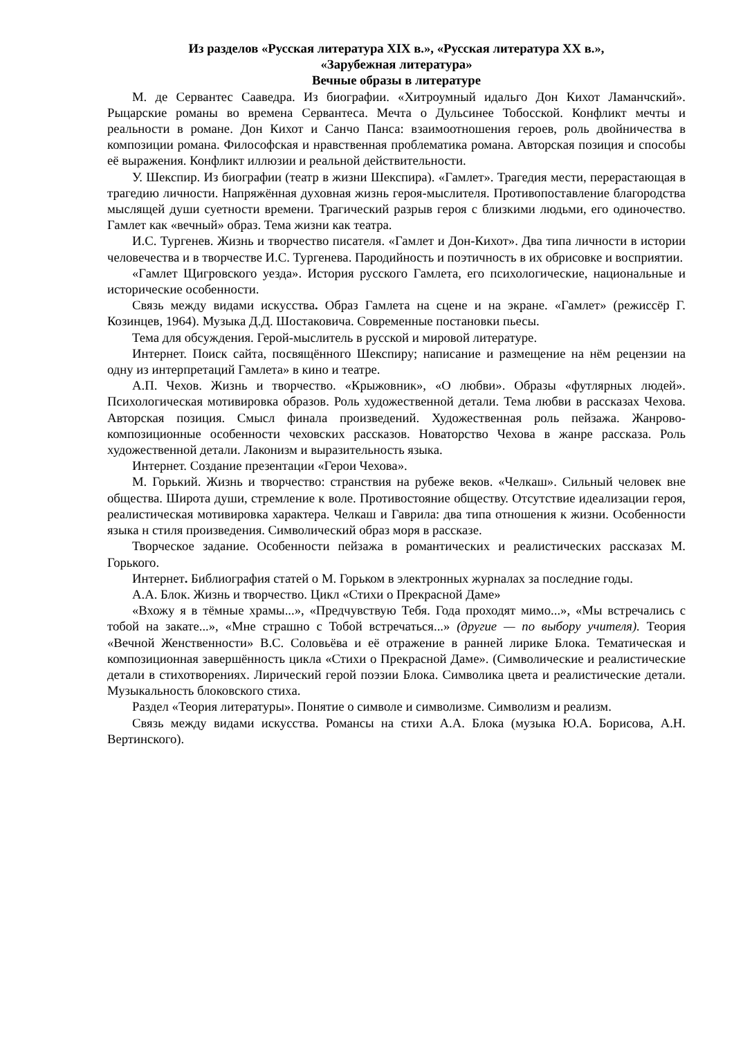Из разделов «Русская литература XIX в.», «Русская литература XX в.»,
«Зарубежная литература»
Вечные образы в литературе
М. де Сервантес Сааведра. Из биографии. «Хитроумный идальго Дон Кихот Ламанчский». Рыцарские романы во времена Сервантеса. Мечта о Дульсинее Тобосской. Конфликт мечты и реальности в романе. Дон Кихот и Санчо Панса: взаимоотношения героев, роль двойничества в композиции романа. Философская и нравственная проблематика романа. Авторская позиция и способы её выражения. Конфликт иллюзии и реальной действительности.
У. Шекспир. Из биографии (театр в жизни Шекспира). «Гамлет». Трагедия мести, перерастающая в трагедию личности. Напряжённая духовная жизнь героя-мыслителя. Противопоставление благородства мыслящей души суетности времени. Трагический разрыв героя с близкими людьми, его одиночество. Гамлет как «вечный» образ. Тема жизни как театра.
И.С. Тургенев. Жизнь и творчество писателя. «Гамлет и Дон-Кихот». Два типа личности в истории человечества и в творчестве И.С. Тургенева. Пародийность и поэтичность в их обрисовке и восприятии.
«Гамлет Щигровского уезда». История русского Гамлета, его психологические, национальные и исторические особенности.
Связь между видами искусства. Образ Гамлета на сцене и на экране. «Гамлет» (режиссёр Г. Козинцев, 1964). Музыка Д.Д. Шостаковича. Современные постановки пьесы.
Тема для обсуждения. Герой-мыслитель в русской и мировой литературе.
Интернет. Поиск сайта, посвящённого Шекспиру; написание и размещение на нём рецензии на одну из интерпретаций Гамлета» в кино и театре.
А.П. Чехов. Жизнь и творчество. «Крыжовник», «О любви». Образы «футлярных людей». Психологическая мотивировка образов. Роль художественной детали. Тема любви в рассказах Чехова. Авторская позиция. Смысл финала произведений. Художественная роль пейзажа. Жанрово-композиционные особенности чеховских рассказов. Новаторство Чехова в жанре рассказа. Роль художественной детали. Лаконизм и выразительность языка.
Интернет. Создание презентации «Герои Чехова».
М. Горький. Жизнь и творчество: странствия на рубеже веков. «Челкаш». Сильный человек вне общества. Широта души, стремление к воле. Противостояние обществу. Отсутствие идеализации героя, реалистическая мотивировка характера. Челкаш и Гаврила: два типа отношения к жизни. Особенности языка н стиля произведения. Символический образ моря в рассказе.
Творческое задание. Особенности пейзажа в романтических и реалистических рассказах М. Горького.
Интернет. Библиография статей о М. Горьком в электронных журналах за последние годы.
А.А. Блок. Жизнь и творчество. Цикл «Стихи о Прекрасной Даме»
«Вхожу я в тёмные храмы...», «Предчувствую Тебя. Года проходят мимо...», «Мы встречались с тобой на закате...», «Мне страшно с Тобой встречаться...» (другие — по выбору учителя). Теория «Вечной Женственности» В.С. Соловьёва и её отражение в ранней лирике Блока. Тематическая и композиционная завершённость цикла «Стихи о Прекрасной Даме». (Символические и реалистические детали в стихотворениях. Лирический герой поэзии Блока. Символика цвета и реалистические детали. Музыкальность блоковского стиха.
Раздел «Теория литературы». Понятие о символе и символизме. Символизм и реализм.
Связь между видами искусства. Романсы на стихи А.А. Блока (музыка Ю.А. Борисова, А.Н. Вертинского).